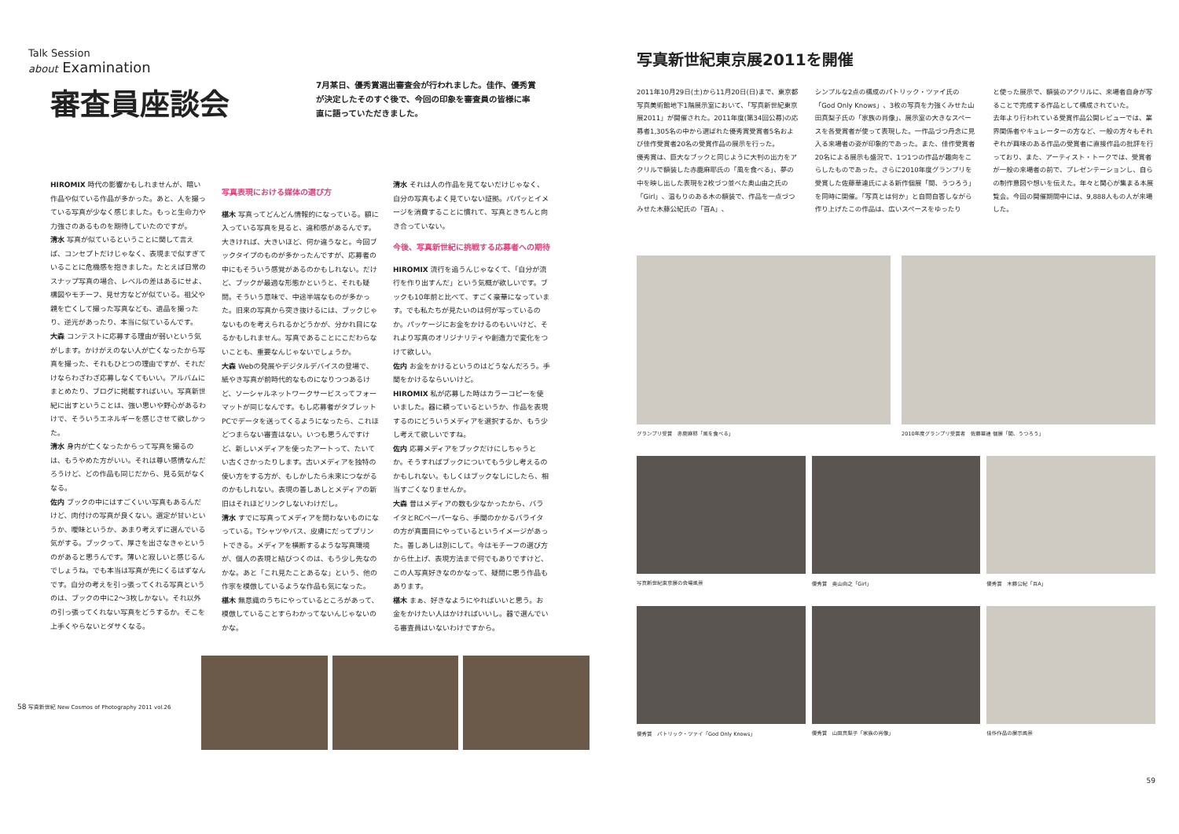Talk Session
about Examination
審査員座談会
7月某日、優秀賞選出審査会が行われました。佳作、優秀賞が決定したそのすぐ後で、今回の印象を審査員の皆様に率直に語っていただきました。
HIROMIX 時代の影響かもしれませんが、暗い作品や似ている作品が多かった。あと、人を撮っている写真が少なく感じました。もっと生命力や力強さのあるものを期待していたのですが。
清水 写真が似ているということに関して言えば、コンセプトだけじゃなく、表現まで似すぎていることに危機感を抱きました。たとえば日常のスナップ写真の場合、レベルの差はあるにせよ、構図やモチーフ、見せ方などが似ている。祖父や親を亡くして撮った写真なども、遺品を撮ったり、逆光があったり、本当に似ているんです。
大森 コンテストに応募する理由が弱いという気がします。かけがえのない人が亡くなったから写真を撮った、それもひとつの理由ですが、それだけならわざわざ応募しなくてもいい。アルバムにまとめたり、ブログに掲載すればいい。写真新世紀に出すということは、強い思いや野心があるわけで、そういうエネルギーを感じさせて欲しかった。
清水 身内が亡くなったからって写真を撮るのは、もうやめた方がいい。それは尊い感情なんだろうけど、どの作品も同じだから、見る気がなくなる。
佐内 ブックの中にはすごくいい写真もあるんだけど、肉付けの写真が良くない。選定が甘いというか、曖昧というか、あまり考えずに選んでいる気がする。ブックって、厚さを出さなきゃというのがあると思うんです。薄いと寂しいと感じるんでしょうね。でも本当は写真が先にくるはずなんです。自分の考えを引っ張ってくれる写真というのは、ブックの中に2〜3枚しかない。それ以外の引っ張ってくれない写真をどうするか。そこを上手くやらないとダサくなる。
写真表現における媒体の選び方
椹木 写真ってどんどん情報的になっている。額に入っている写真を見ると、違和感があるんです。大きければ、大きいほど、何か違うなと。今回ブックタイプのものが多かったんですが、応募者の中にもそういう感覚があるのかもしれない。だけど、ブックが最適な形態かというと、それも疑問。そういう意味で、中途半端なものが多かった。旧来の写真から突き抜けるには、ブックじゃないものを考えられるかどうかが、分かれ目になるかもしれません。写真であることにこだわらないことも、重要なんじゃないでしょうか。
大森 Webの発展やデジタルデバイスの登場で、紙やき写真が前時代的なものになりつつあるけど、ソーシャルネットワークサービスってフォーマットが同じなんです。もし応募者がタブレットPCでデータを送ってくるようになったら、これほどつまらない審査はない。いつも思うんですけど、新しいメディアを使ったアートって、たいてい古くさかったりします。古いメディアを独特の使い方をする方が、もしかしたら未来につながるのかもしれない。表現の善しあしとメディアの新旧はそれほどリンクしないわけだし。
清水 すでに写真ってメディアを問わないものになっている。Tシャツやバス、皮膚にだってプリントできる。メディアを横断するような写真環境が、個人の表現と結びつくのは、もう少し先なのかな。あと「これ見たことあるな」という、他の作家を模倣しているような作品も気になった。
椹木 無意識のうちにやっているところがあって、模倣していることすらわかってないんじゃないのかな。
清水 それは人の作品を見てないだけじゃなく、自分の写真もよく見ていない証拠。パパッとイメージを消費することに慣れて、写真ときちんと向き合っていない。
今後、写真新世紀に挑戦する応募者への期待
HIROMIX 流行を追うんじゃなくて、「自分が流行を作り出すんだ」という気概が欲しいです。ブックも10年前と比べて、すごく豪華になっています。でも私たちが見たいのは何が写っているのか。パッケージにお金をかけるのもいいけど、それより写真のオリジナリティや創造力で変化をつけて欲しい。
佐内 お金をかけるというのはどうなんだろう。手間をかけるならいいけど。
HIROMIX 私が応募した時はカラーコピーを使いました。器に頼っているというか、作品を表現するのにどういうメディアを選択するか、もう少し考えて欲しいですね。
佐内 応募メディアをブックだけにしちゃうとか。そうすればブックについてもう少し考えるのかもしれない。もしくはブックなしにしたら、相当すごくなりませんか。
大森 昔はメディアの数も少なかったから、バライタとRCペーパーなら、手間のかかるバライタの方が真面目にやっているというイメージがあった。善しあしは別にして。今はモチーフの選び方から仕上げ、表現方法まで何でもありですけど、この人写真好きなのかなって、疑問に思う作品もあります。
椹木 まぁ、好きなようにやればいいと思う。お金をかけたい人はかければいいし。器で選んでいる審査員はいないわけですから。
58 写真新世紀 New Cosmos of Photography 2011 vol.26
写真新世紀東京展2011を開催
2011年10月29日(土)から11月20日(日)まで、東京都写真美術館地下1階展示室において、「写真新世紀東京展2011」が開催された。2011年度(第34回公募)の応募者1,305名の中から選ばれた優秀賞受賞者5名および佳作受賞者20名の受賞作品の展示を行った。
優秀賞は、巨大なブックと同じように大判の出力をアクリルで額装した赤鹿麻耶氏の「風を食べる」、夢の中を映し出した表現を2枚づつ並べた奥山由之氏の「Girl」、温もりのある木の額装で、作品を一点づつみせた木藤公紀氏の「百A」、
シンプルな2点の構成のパトリック・ツァイ氏の「God Only Knows」、3枚の写真を力強くみせた山田真梨子氏の「家族の肖像」、展示室の大きなスペースを各受賞者が使って表現した。一作品づつ丹念に見入る来場者の姿が印象的であった。また、佳作受賞者20名による展示も盛況で、1つ1つの作品が趣向をこらしたものであった。さらに2010年度グランプリを受賞した佐藤華連氏による新作個展「間、うつろう」を同時に開催。「写真とは何か」と自問自答しながら作り上げたこの作品は、広いスペースをゆったり
と使った展示で、額装のアクリルに、来場者自身が写ることで完成する作品として構成されていた。
去年より行われている受賞作品公開レビューでは、業界関係者やキュレーターの方など、一般の方々もそれぞれが興味のある作品の受賞者に直接作品の批評を行っており、また、アーティスト・トークでは、受賞者が一般の来場者の前で、プレゼンテーションし、自らの制作意図や想いを伝えた。年々と関心が集まる本展覧会。今回の開催期間中には、9,888人もの人が来場した。
グランプリ受賞　赤鹿麻耶「風を食べる」
2010年度グランプリ受賞者　佐藤華連 個展「間、うつろう」
写真新世紀東京展の会場風景 優秀賞　奥山由之「Girl」 優秀賞　木藤公紀「百A」
優秀賞　パトリック・ツァイ「God Only Knows」
優秀賞　山田真梨子「家族の肖像」 佳作作品の展示風景
59